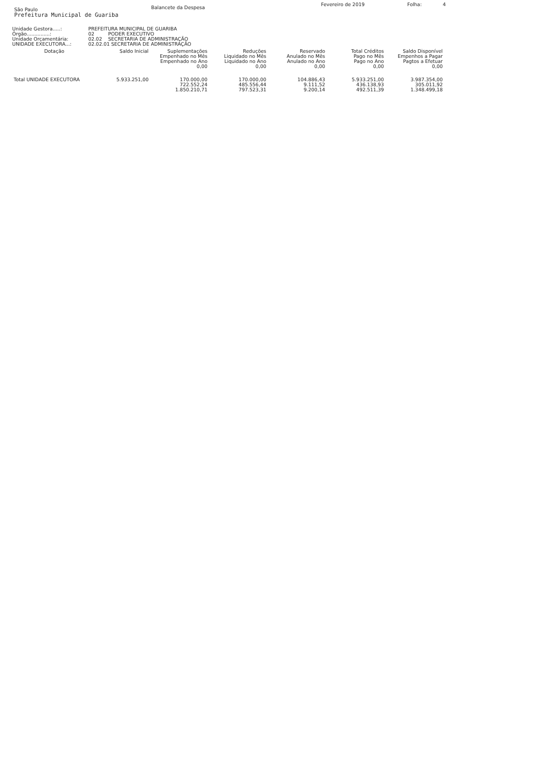São Paulo
Prefeitura Municipal de Guariba
Balancete da Despesa
Fevereiro de 2019 Folha: 4
Unidade Gestora.....:
PREFEITURA MUNICIPAL DE GUARIBA
Órgão...............:
02 PODER EXECUTIVO
Unidade Orçamentária:
02.02 SECRETARIA DE ADMINISTRAÇÃO
UNIDADE EXECUTORA...:
02.02.01 SECRETARIA DE ADMINISTRAÇÃO
| Dotação | Saldo Inicial | Suplementações Empenhado no Mês Empenhado no Ano 0,00 | Reduções Liquidado no Mês Liquidado no Ano 0,00 | Reservado Anulado no Mês Anulado no Ano 0,00 | Total Créditos Pago no Mês Pago no Ano 0,00 | Saldo Disponível Empenhos a Pagar Pagtos a Efetuar 0,00 |
| --- | --- | --- | --- | --- | --- | --- |
| Total UNIDADE EXECUTORA | 5.933.251,00 | 170.000,00 722.552,24 1.850.210,71 | 170.000,00 485.556,44 797.523,31 | 104.886,43 9.111,52 9.200,14 | 5.933.251,00 436.138,93 492.511,39 | 3.987.354,00 305.011,92 1.348.499,18 |